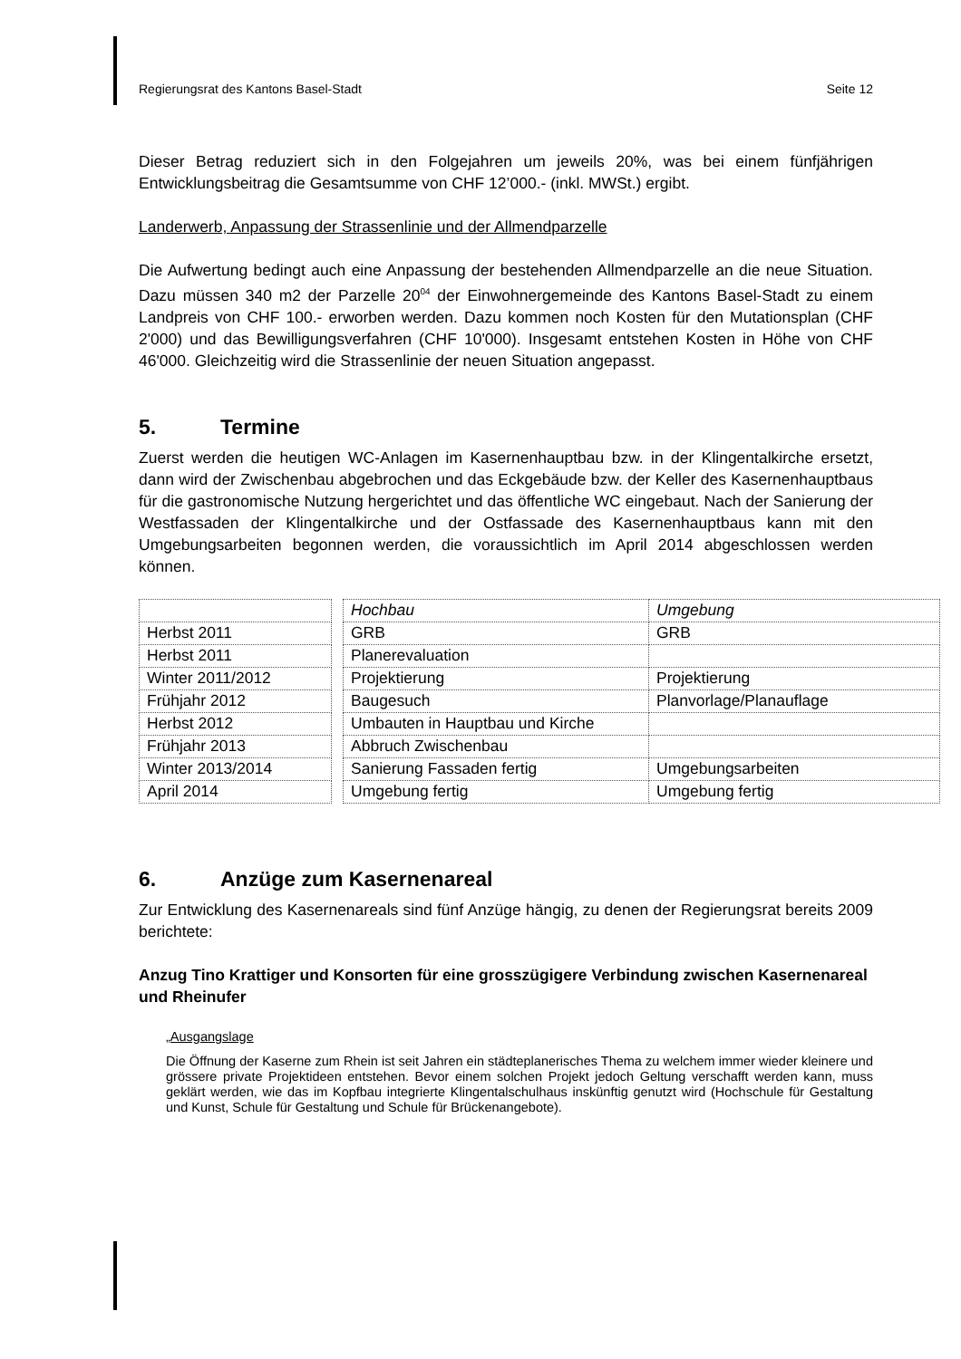Regierungsrat des Kantons Basel-Stadt Seite 12
Dieser Betrag reduziert sich in den Folgejahren um jeweils 20%, was bei einem fünfjährigen Entwicklungsbeitrag die Gesamtsumme von CHF 12’000.- (inkl. MWSt.) ergibt.
Landerwerb, Anpassung der Strassenlinie und der Allmendparzelle
Die Aufwertung bedingt auch eine Anpassung der bestehenden Allmendparzelle an die neue Situation. Dazu müssen 340 m2 der Parzelle 20<sup>04</sup> der Einwohnergemeinde des Kantons Basel-Stadt zu einem Landpreis von CHF 100.- erworben werden. Dazu kommen noch Kosten für den Mutationsplan (CHF 2'000) und das Bewilligungsverfahren (CHF 10'000). Insgesamt entstehen Kosten in Höhe von CHF 46'000. Gleichzeitig wird die Strassenlinie der neuen Situation angepasst.
5. Termine
Zuerst werden die heutigen WC-Anlagen im Kasernenhauptbau bzw. in der Klingentalkirche ersetzt, dann wird der Zwischenbau abgebrochen und das Eckgebäude bzw. der Keller des Kasernenhauptbaus für die gastronomische Nutzung hergerichtet und das öffentliche WC eingebaut. Nach der Sanierung der Westfassaden der Klingentalkirche und der Ostfassade des Kasernenhauptbaus kann mit den Umgebungsarbeiten begonnen werden, die voraussichtlich im April 2014 abgeschlossen werden können.
| | | Hochbau | Umgebung |
| Herbst 2011 | | GRB | GRB |
| Herbst 2011 | | Planerevaluation | |
| Winter 2011/2012 | | Projektierung | Projektierung |
| Frühjahr 2012 | | Baugesuch | Planvorlage/Planauflage |
| Herbst 2012 | | Umbauten in Hauptbau und Kirche | |
| Frühjahr 2013 | | Abbruch Zwischenbau | |
| Winter 2013/2014 | | Sanierung Fassaden fertig | Umgebungsarbeiten |
| April 2014 | | Umgebung fertig | Umgebung fertig |
6. Anzüge zum Kasernenareal
Zur Entwicklung des Kasernenareals sind fünf Anzüge hängig, zu denen der Regierungsrat bereits 2009 berichtete:
Anzug Tino Krattiger und Konsorten für eine grosszügigere Verbindung zwischen Kasernenareal und Rheinufer
„Ausgangslage
Die Öffnung der Kaserne zum Rhein ist seit Jahren ein städteplanerisches Thema zu welchem immer wieder kleinere und grössere private Projektideen entstehen. Bevor einem solchen Projekt jedoch Geltung verschafft werden kann, muss geklärt werden, wie das im Kopfbau integrierte Klingentalschulhaus inskünftig genutzt wird (Hochschule für Gestaltung und Kunst, Schule für Gestaltung und Schule für Brückenangebote).